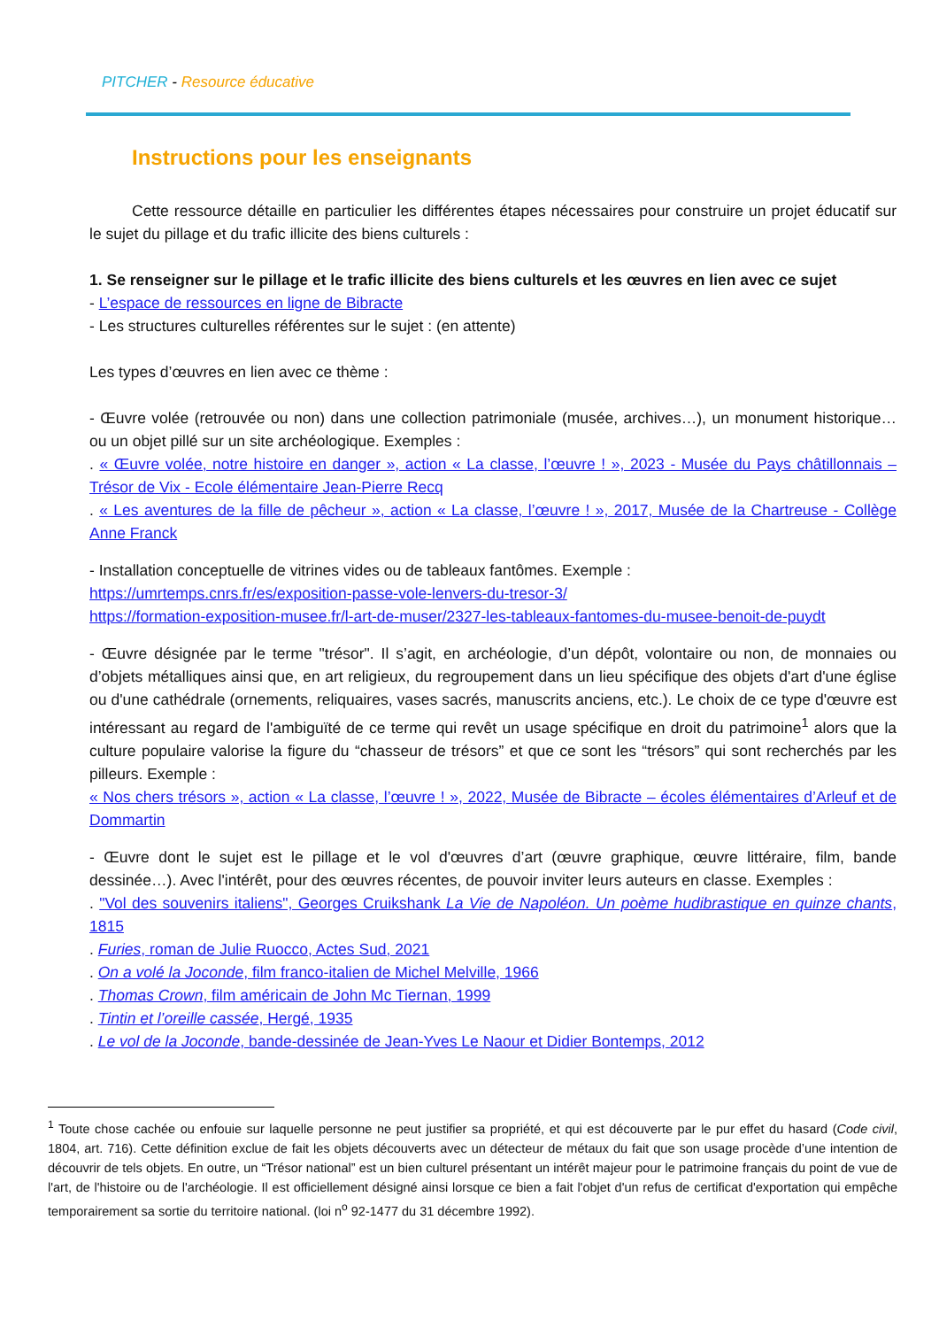PITCHER - Resource éducative
Instructions pour les enseignants
Cette ressource détaille en particulier les différentes étapes nécessaires pour construire un projet éducatif sur le sujet du pillage et du trafic illicite des biens culturels :
1. Se renseigner sur le pillage et le trafic illicite des biens culturels et les œuvres en lien avec ce sujet
- L’espace de ressources en ligne de Bibracte
- Les structures culturelles référentes sur le sujet : (en attente)
Les types d’œuvres en lien avec ce thème :
- Œuvre volée (retrouvée ou non) dans une collection patrimoniale (musée, archives…), un monument historique… ou un objet pillé sur un site archéologique. Exemples :
. « Œuvre volée, notre histoire en danger », action « La classe, l’œuvre ! », 2023 - Musée du Pays châtillonnais – Trésor de Vix - Ecole élémentaire Jean-Pierre Recq
. « Les aventures de la fille de pêcheur », action « La classe, l’œuvre ! », 2017, Musée de la Chartreuse - Collège Anne Franck
- Installation conceptuelle de vitrines vides ou de tableaux fantômes. Exemple :
https://umrtemps.cnrs.fr/es/exposition-passe-vole-lenvers-du-tresor-3/
https://formation-exposition-musee.fr/l-art-de-muser/2327-les-tableaux-fantomes-du-musee-benoit-de-puydt
- Œuvre désignée par le terme "trésor". Il s’agit, en archéologie, d’un dépôt, volontaire ou non, de monnaies ou d’objets métalliques ainsi que, en art religieux, du regroupement dans un lieu spécifique des objets d'art d'une église ou d'une cathédrale (ornements, reliquaires, vases sacrés, manuscrits anciens, etc.). Le choix de ce type d'œuvre est intéressant au regard de l'ambiguïté de ce terme qui revêt un usage spécifique en droit du patrimoine<sup>1</sup> alors que la culture populaire valorise la figure du “chasseur de trésors” et que ce sont les “trésors” qui sont recherchés par les pilleurs. Exemple :
« Nos chers trésors », action « La classe, l’œuvre ! », 2022, Musée de Bibracte – écoles élémentaires d’Arleuf et de Dommartin
- Œuvre dont le sujet est le pillage et le vol d'œuvres d’art (œuvre graphique, œuvre littéraire, film, bande dessinée…). Avec l'intérêt, pour des œuvres récentes, de pouvoir inviter leurs auteurs en classe. Exemples :
. "Vol des souvenirs italiens", Georges Cruikshank La Vie de Napoléon. Un poème hudibrastique en quinze chants, 1815
. Furies, roman de Julie Ruocco, Actes Sud, 2021
. On a volé la Joconde, film franco-italien de Michel Melville, 1966
. Thomas Crown, film américain de John Mc Tiernan, 1999
. Tintin et l’oreille cassée, Hergé, 1935
. Le vol de la Joconde, bande-dessinée de Jean-Yves Le Naour et Didier Bontemps, 2012
<sup>1</sup> Toute chose cachée ou enfouie sur laquelle personne ne peut justifier sa propriété, et qui est découverte par le pur effet du hasard (Code civil, 1804, art. 716). Cette définition exclue de fait les objets découverts avec un détecteur de métaux du fait que son usage procède d’une intention de découvrir de tels objets. En outre, un “Trésor national” est un bien culturel présentant un intérêt majeur pour le patrimoine français du point de vue de l'art, de l'histoire ou de l'archéologie. Il est officiellement désigné ainsi lorsque ce bien a fait l'objet d'un refus de certificat d'exportation qui empêche temporairement sa sortie du territoire national. (loi n<sup>o</sup> 92-1477 du 31 décembre 1992).